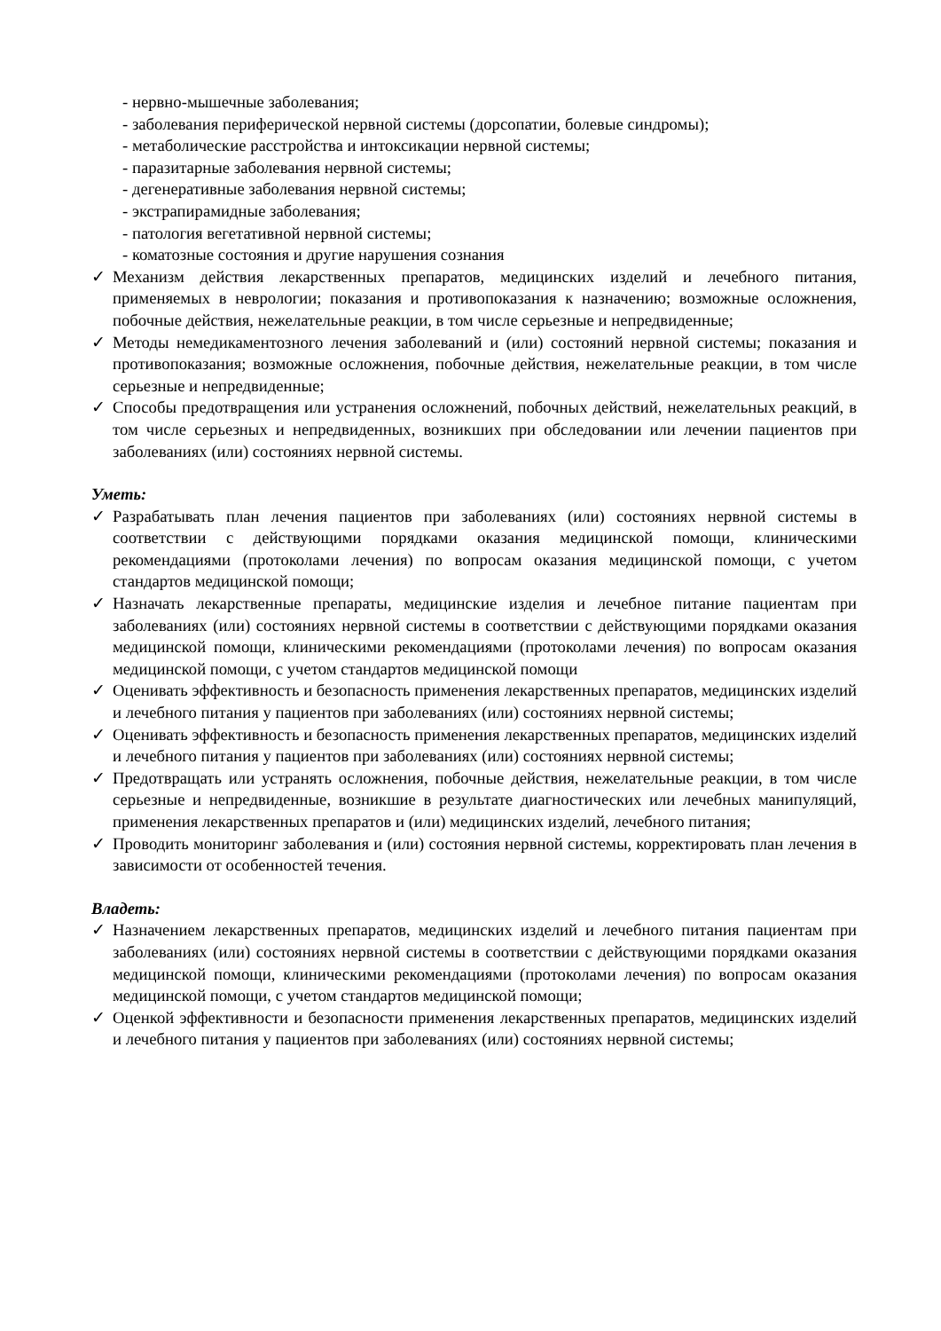- нервно-мышечные заболевания;
- заболевания периферической нервной системы (дорсопатии, болевые синдромы);
- метаболические расстройства и интоксикации нервной системы;
- паразитарные заболевания нервной системы;
- дегенеративные заболевания нервной системы;
- экстрапирамидные заболевания;
- патология вегетативной нервной системы;
- коматозные состояния и другие нарушения сознания
✓ Механизм действия лекарственных препаратов, медицинских изделий и лечебного питания, применяемых в неврологии; показания и противопоказания к назначению; возможные осложнения, побочные действия, нежелательные реакции, в том числе серьезные и непредвиденные;
✓ Методы немедикаментозного лечения заболеваний и (или) состояний нервной системы; показания и противопоказания; возможные осложнения, побочные действия, нежелательные реакции, в том числе серьезные и непредвиденные;
✓ Способы предотвращения или устранения осложнений, побочных действий, нежелательных реакций, в том числе серьезных и непредвиденных, возникших при обследовании или лечении пациентов при заболеваниях (или) состояниях нервной системы.
Уметь:
✓ Разрабатывать план лечения пациентов при заболеваниях (или) состояниях нервной системы в соответствии с действующими порядками оказания медицинской помощи, клиническими рекомендациями (протоколами лечения) по вопросам оказания медицинской помощи, с учетом стандартов медицинской помощи;
✓ Назначать лекарственные препараты, медицинские изделия и лечебное питание пациентам при заболеваниях (или) состояниях нервной системы в соответствии с действующими порядками оказания медицинской помощи, клиническими рекомендациями (протоколами лечения) по вопросам оказания медицинской помощи, с учетом стандартов медицинской помощи
✓ Оценивать эффективность и безопасность применения лекарственных препаратов, медицинских изделий и лечебного питания у пациентов при заболеваниях (или) состояниях нервной системы;
✓ Оценивать эффективность и безопасность применения лекарственных препаратов, медицинских изделий и лечебного питания у пациентов при заболеваниях (или) состояниях нервной системы;
✓ Предотвращать или устранять осложнения, побочные действия, нежелательные реакции, в том числе серьезные и непредвиденные, возникшие в результате диагностических или лечебных манипуляций, применения лекарственных препаратов и (или) медицинских изделий, лечебного питания;
✓ Проводить мониторинг заболевания и (или) состояния нервной системы, корректировать план лечения в зависимости от особенностей течения.
Владеть:
✓ Назначением лекарственных препаратов, медицинских изделий и лечебного питания пациентам при заболеваниях (или) состояниях нервной системы в соответствии с действующими порядками оказания медицинской помощи, клиническими рекомендациями (протоколами лечения) по вопросам оказания медицинской помощи, с учетом стандартов медицинской помощи;
✓ Оценкой эффективности и безопасности применения лекарственных препаратов, медицинских изделий и лечебного питания у пациентов при заболеваниях (или) состояниях нервной системы;